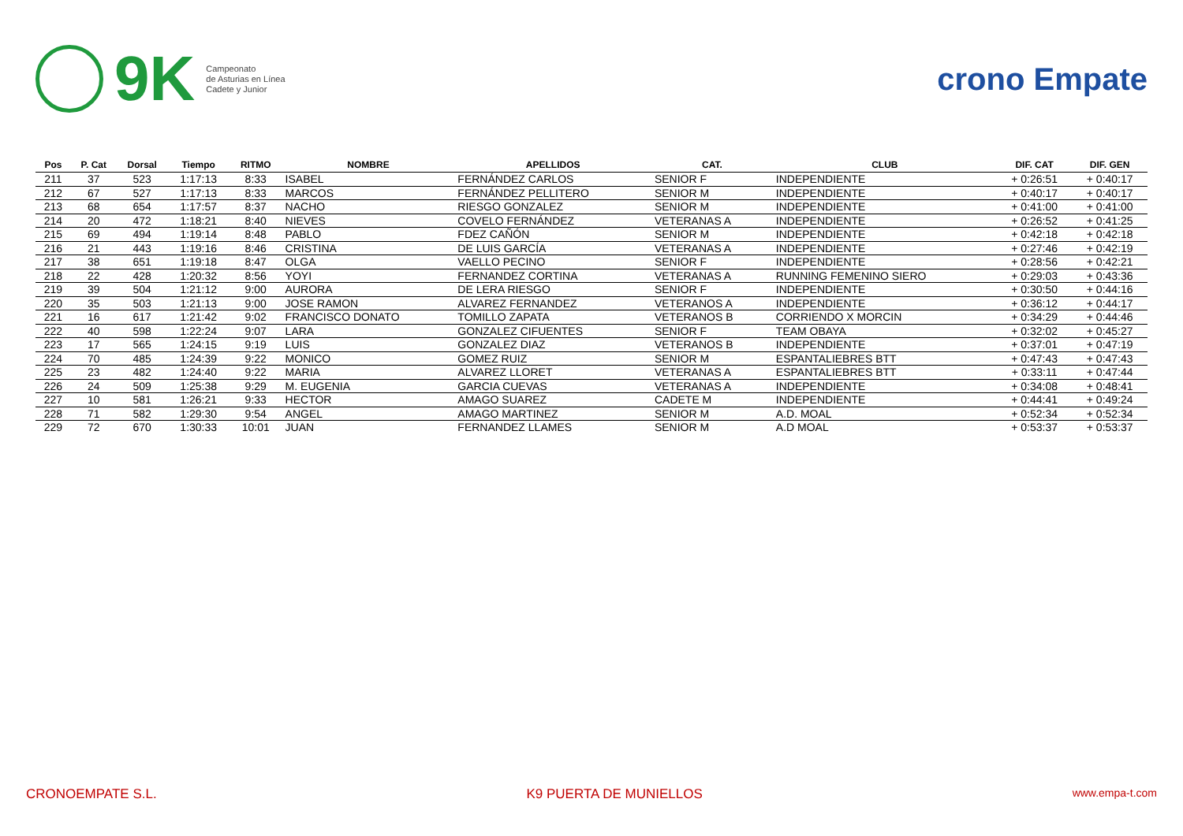9K
Campeonato
de Asturias en Línea
Cadete y Junior
crono Empate
| Pos | P. Cat | Dorsal | Tiempo | RITMO | NOMBRE | APELLIDOS | CAT. | CLUB | DIF. CAT | DIF. GEN |
| --- | --- | --- | --- | --- | --- | --- | --- | --- | --- | --- |
| 211 | 37 | 523 | 1:17:13 | 8:33 | ISABEL | FERNÁNDEZ CARLOS | SENIOR F | INDEPENDIENTE | + 0:26:51 | + 0:40:17 |
| 212 | 67 | 527 | 1:17:13 | 8:33 | MARCOS | FERNÁNDEZ PELLITERO | SENIOR M | INDEPENDIENTE | + 0:40:17 | + 0:40:17 |
| 213 | 68 | 654 | 1:17:57 | 8:37 | NACHO | RIESGO GONZALEZ | SENIOR M | INDEPENDIENTE | + 0:41:00 | + 0:41:00 |
| 214 | 20 | 472 | 1:18:21 | 8:40 | NIEVES | COVELO FERNÁNDEZ | VETERANAS A | INDEPENDIENTE | + 0:26:52 | + 0:41:25 |
| 215 | 69 | 494 | 1:19:14 | 8:48 | PABLO | FDEZ CAÑÓN | SENIOR M | INDEPENDIENTE | + 0:42:18 | + 0:42:18 |
| 216 | 21 | 443 | 1:19:16 | 8:46 | CRISTINA | DE LUIS GARCÍA | VETERANAS A | INDEPENDIENTE | + 0:27:46 | + 0:42:19 |
| 217 | 38 | 651 | 1:19:18 | 8:47 | OLGA | VAELLO PECINO | SENIOR F | INDEPENDIENTE | + 0:28:56 | + 0:42:21 |
| 218 | 22 | 428 | 1:20:32 | 8:56 | YOYI | FERNANDEZ CORTINA | VETERANAS A | RUNNING FEMENINO SIERO | + 0:29:03 | + 0:43:36 |
| 219 | 39 | 504 | 1:21:12 | 9:00 | AURORA | DE LERA RIESGO | SENIOR F | INDEPENDIENTE | + 0:30:50 | + 0:44:16 |
| 220 | 35 | 503 | 1:21:13 | 9:00 | JOSE RAMON | ALVAREZ FERNANDEZ | VETERANOS A | INDEPENDIENTE | + 0:36:12 | + 0:44:17 |
| 221 | 16 | 617 | 1:21:42 | 9:02 | FRANCISCO DONATO | TOMILLO ZAPATA | VETERANOS B | CORRIENDO X MORCIN | + 0:34:29 | + 0:44:46 |
| 222 | 40 | 598 | 1:22:24 | 9:07 | LARA | GONZALEZ CIFUENTES | SENIOR F | TEAM OBAYA | + 0:32:02 | + 0:45:27 |
| 223 | 17 | 565 | 1:24:15 | 9:19 | LUIS | GONZALEZ DIAZ | VETERANOS B | INDEPENDIENTE | + 0:37:01 | + 0:47:19 |
| 224 | 70 | 485 | 1:24:39 | 9:22 | MONICO | GOMEZ RUIZ | SENIOR M | ESPANTALIEBRES BTT | + 0:47:43 | + 0:47:43 |
| 225 | 23 | 482 | 1:24:40 | 9:22 | MARIA | ALVAREZ LLORET | VETERANAS A | ESPANTALIEBRES BTT | + 0:33:11 | + 0:47:44 |
| 226 | 24 | 509 | 1:25:38 | 9:29 | M. EUGENIA | GARCIA CUEVAS | VETERANAS A | INDEPENDIENTE | + 0:34:08 | + 0:48:41 |
| 227 | 10 | 581 | 1:26:21 | 9:33 | HECTOR | AMAGO SUAREZ | CADETE M | INDEPENDIENTE | + 0:44:41 | + 0:49:24 |
| 228 | 71 | 582 | 1:29:30 | 9:54 | ANGEL | AMAGO MARTINEZ | SENIOR M | A.D. MOAL | + 0:52:34 | + 0:52:34 |
| 229 | 72 | 670 | 1:30:33 | 10:01 | JUAN | FERNANDEZ LLAMES | SENIOR M | A.D MOAL | + 0:53:37 | + 0:53:37 |
CRONOEMPATE S.L. K9 PUERTA DE MUNIELLOS www.empa-t.com